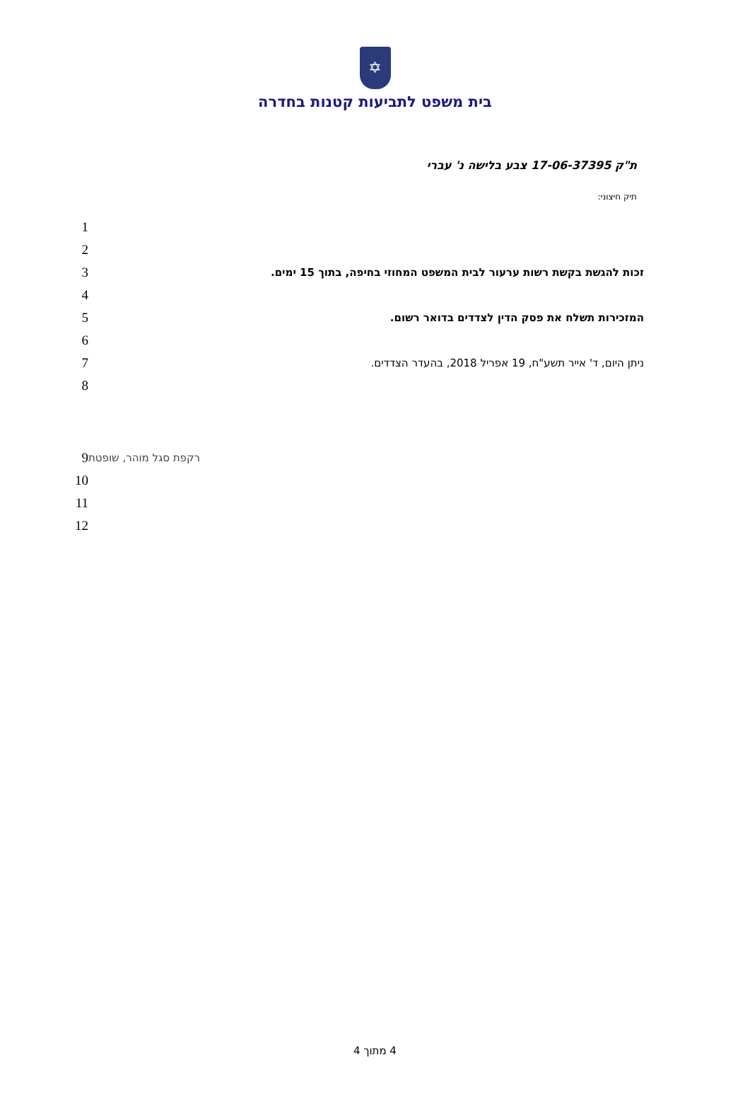✡
בית משפט לתביעות קטנות בחדרה
ת"ק 17-06-37395 צבע בלישה נ' עברי
תיק חיצוני:
1
2
3
זכות להגשת בקשת רשות ערעור לבית המשפט המחוזי בחיפה, בתוך 15 ימים.
4
5
המזכירות תשלח את פסק הדין לצדדים בדואר רשום.
6
7
ניתן היום, ד' אייר תשע"ח, 19 אפריל 2018, בהעדר הצדדים.
8
9
רקפת סגל מוהר, שופטת
10
11
12
4 מתוך 4